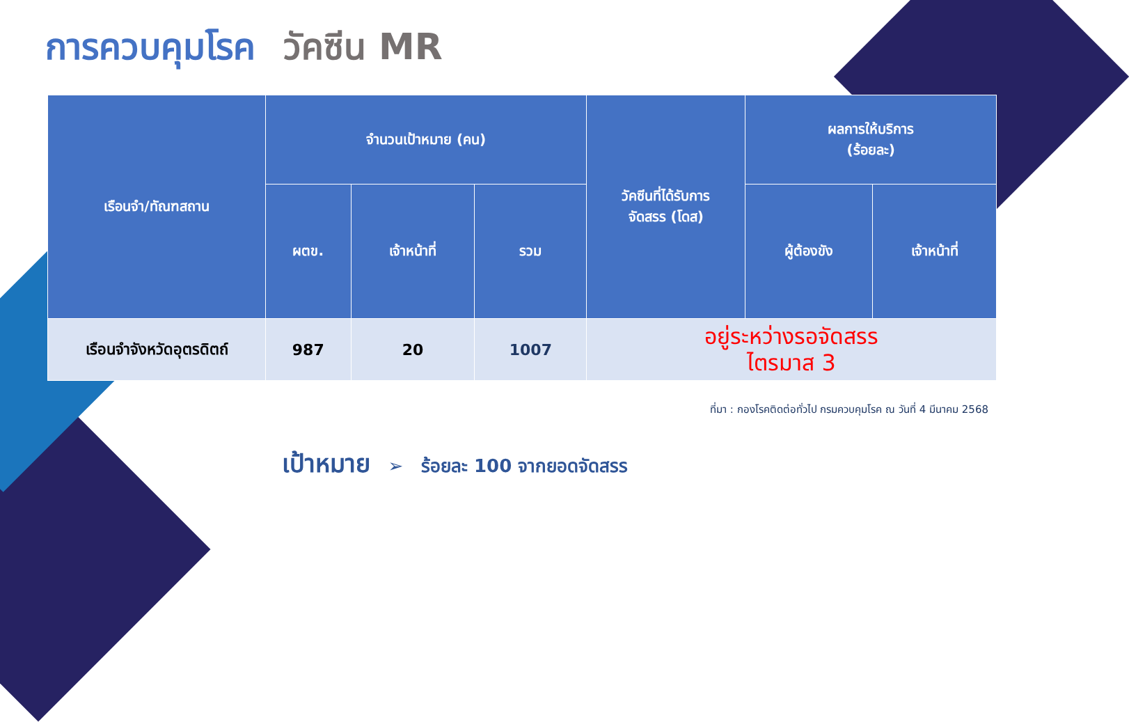การควบคุมโรค วัคซีน MR
| เรือนจำ/ทัณฑสถาน | จำนวนเป้าหมาย (คน) | | | วัคซีนที่ได้รับการ จัดสรร (โดส) | ผลการให้บริการ (ร้อยละ) | |
| --- | --- | --- | --- | --- | --- | --- |
| | ผตข. | เจ้าหน้าที่ | รวม | | ผู้ต้องขัง | เจ้าหน้าที่ |
| เรือนจำจังหวัดอุตรดิตถ์ | 987 | 20 | 1007 | อยู่ระหว่างรอจัดสรร ไตรมาส 3 | | |
ที่มา : กองโรคติดต่อทั่วไป กรมควบคุมโรค ณ วันที่ 4 มีนาคม 2568
เป้าหมาย ➢ ร้อยละ 100 จากยอดจัดสรร